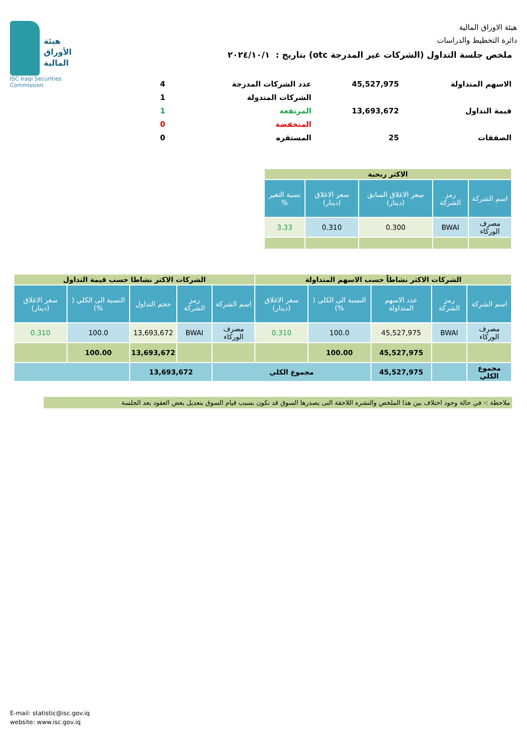هيئة الاوراق المالية
دائرة التخطيط والدراسات
هيئة
الأوراق
المالية
ISC Iraqi Securities Commission
ملخص جلسة التداول (الشركات غير المدرجة otc) بتاريخ : ٢٠٢٤/١٠/١
| الاسهم المتداولة | 45,527,975 | عدد الشركات المدرجة | 4 |
| | | الشركات المتدولة | 1 |
| قيمة التداول | 13,693,672 | المرتفعة | 1 |
| | | المنخفضة | 0 |
| الصفقات | 25 | المستقره | 0 |
| الاكثر ربحية | | | | |
| اسم الشركة | رمز الشركة | سعر الاغلاق السابق (دينار) | سعر الاغلاق (دينار) | نسبة التغير % |
| مصرف الوركاء | BWAI | 0.300 | 0.310 | 3.33 |
| الشركات الاكثر نشاطاً حسب الاسهم المتداولة | | | | | الشركات الاكثر نشاطا حسب قيمة التداول | | | | |
| اسم الشركة | رمز الشركة | عدد الاسهم المتداولة | النسبة الى الكلي ( %) | سعر الاغلاق (دينار) | اسم الشركة | رمز الشركة | حجم التداول | النسبة الى الكلي ( %) | سعر الاغلاق (دينار) |
| مصرف الوركاء | BWAI | 45,527,975 | 100.0 | 0.310 | مصرف الوركاء | BWAI | 13,693,672 | 100.0 | 0.310 |
| | | 45,527,975 | 100.00 | | | | 13,693,672 | 100.00 | |
| مجموع الكلي | | 45,527,975 | مجموع الكلي | | | 13,693,672 | | | |
ملاحظة :- في حالة وجود اختلاف بين هذا الملخص والنشره اللاحقة التى يصدرها السوق قد تكون بسبب قيام السوق بتعديل بعض العقود بعد الجلسة
E-mail: statistic@isc.gov.iq
website: www.isc.gov.iq